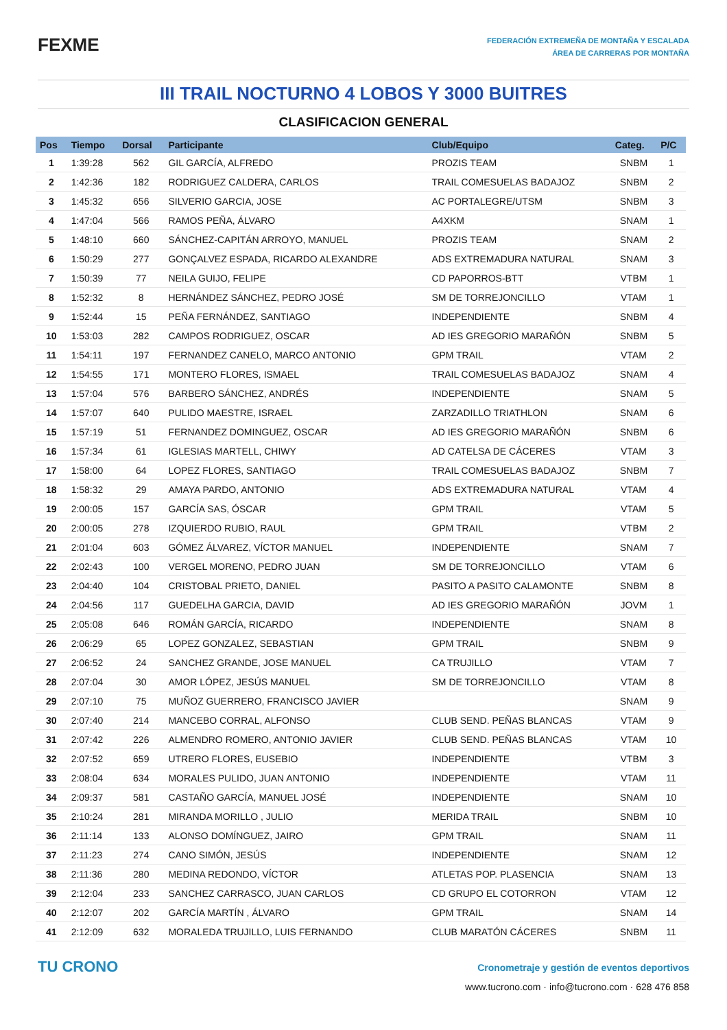FEXME
FEDERACIÓN EXTREMEÑA DE MONTAÑA Y ESCALADA
ÁREA DE CARRERAS POR MONTAÑA
III TRAIL NOCTURNO 4 LOBOS Y 3000 BUITRES
CLASIFICACION GENERAL
| Pos | Tiempo | Dorsal | Participante | Club/Equipo | Categ. | P/C |
| --- | --- | --- | --- | --- | --- | --- |
| 1 | 1:39:28 | 562 | GIL GARCÍA, ALFREDO | PROZIS TEAM | SNBM | 1 |
| 2 | 1:42:36 | 182 | RODRIGUEZ CALDERA, CARLOS | TRAIL COMESUELAS BADAJOZ | SNBM | 2 |
| 3 | 1:45:32 | 656 | SILVERIO GARCIA, JOSE | AC PORTALEGRE/UTSM | SNBM | 3 |
| 4 | 1:47:04 | 566 | RAMOS PEÑA, ÁLVARO | A4XKM | SNAM | 1 |
| 5 | 1:48:10 | 660 | SÁNCHEZ-CAPITÁN ARROYO, MANUEL | PROZIS TEAM | SNAM | 2 |
| 6 | 1:50:29 | 277 | GONÇALVEZ ESPADA, RICARDO ALEXANDRE | ADS EXTREMADURA NATURAL | SNAM | 3 |
| 7 | 1:50:39 | 77 | NEILA GUIJO, FELIPE | CD PAPORROS-BTT | VTBM | 1 |
| 8 | 1:52:32 | 8 | HERNÁNDEZ SÁNCHEZ, PEDRO JOSÉ | SM DE TORREJONCILLO | VTAM | 1 |
| 9 | 1:52:44 | 15 | PEÑA FERNÁNDEZ, SANTIAGO | INDEPENDIENTE | SNBM | 4 |
| 10 | 1:53:03 | 282 | CAMPOS RODRIGUEZ, OSCAR | AD IES GREGORIO MARAÑÓN | SNBM | 5 |
| 11 | 1:54:11 | 197 | FERNANDEZ CANELO, MARCO ANTONIO | GPM TRAIL | VTAM | 2 |
| 12 | 1:54:55 | 171 | MONTERO FLORES, ISMAEL | TRAIL COMESUELAS BADAJOZ | SNAM | 4 |
| 13 | 1:57:04 | 576 | BARBERO SÁNCHEZ, ANDRÉS | INDEPENDIENTE | SNAM | 5 |
| 14 | 1:57:07 | 640 | PULIDO MAESTRE, ISRAEL | ZARZADILLO TRIATHLON | SNAM | 6 |
| 15 | 1:57:19 | 51 | FERNANDEZ DOMINGUEZ, OSCAR | AD IES GREGORIO MARAÑÓN | SNBM | 6 |
| 16 | 1:57:34 | 61 | IGLESIAS MARTELL, CHIWY | AD CATELSA DE CÁCERES | VTAM | 3 |
| 17 | 1:58:00 | 64 | LOPEZ FLORES, SANTIAGO | TRAIL COMESUELAS BADAJOZ | SNBM | 7 |
| 18 | 1:58:32 | 29 | AMAYA PARDO, ANTONIO | ADS EXTREMADURA NATURAL | VTAM | 4 |
| 19 | 2:00:05 | 157 | GARCÍA SAS, ÓSCAR | GPM TRAIL | VTAM | 5 |
| 20 | 2:00:05 | 278 | IZQUIERDO RUBIO, RAUL | GPM TRAIL | VTBM | 2 |
| 21 | 2:01:04 | 603 | GÓMEZ ÁLVAREZ, VÍCTOR MANUEL | INDEPENDIENTE | SNAM | 7 |
| 22 | 2:02:43 | 100 | VERGEL MORENO, PEDRO JUAN | SM DE TORREJONCILLO | VTAM | 6 |
| 23 | 2:04:40 | 104 | CRISTOBAL PRIETO, DANIEL | PASITO A PASITO CALAMONTE | SNBM | 8 |
| 24 | 2:04:56 | 117 | GUEDELHA GARCIA, DAVID | AD IES GREGORIO MARAÑÓN | JOVM | 1 |
| 25 | 2:05:08 | 646 | ROMÁN GARCÍA, RICARDO | INDEPENDIENTE | SNAM | 8 |
| 26 | 2:06:29 | 65 | LOPEZ GONZALEZ, SEBASTIAN | GPM TRAIL | SNBM | 9 |
| 27 | 2:06:52 | 24 | SANCHEZ GRANDE, JOSE MANUEL | CA TRUJILLO | VTAM | 7 |
| 28 | 2:07:04 | 30 | AMOR LÓPEZ, JESÚS MANUEL | SM DE TORREJONCILLO | VTAM | 8 |
| 29 | 2:07:10 | 75 | MUÑOZ GUERRERO, FRANCISCO JAVIER | | SNAM | 9 |
| 30 | 2:07:40 | 214 | MANCEBO CORRAL, ALFONSO | CLUB SEND. PEÑAS BLANCAS | VTAM | 9 |
| 31 | 2:07:42 | 226 | ALMENDRO ROMERO, ANTONIO JAVIER | CLUB SEND. PEÑAS BLANCAS | VTAM | 10 |
| 32 | 2:07:52 | 659 | UTRERO FLORES, EUSEBIO | INDEPENDIENTE | VTBM | 3 |
| 33 | 2:08:04 | 634 | MORALES PULIDO, JUAN ANTONIO | INDEPENDIENTE | VTAM | 11 |
| 34 | 2:09:37 | 581 | CASTAÑO GARCÍA, MANUEL JOSÉ | INDEPENDIENTE | SNAM | 10 |
| 35 | 2:10:24 | 281 | MIRANDA MORILLO , JULIO | MERIDA TRAIL | SNBM | 10 |
| 36 | 2:11:14 | 133 | ALONSO DOMÍNGUEZ, JAIRO | GPM TRAIL | SNAM | 11 |
| 37 | 2:11:23 | 274 | CANO SIMÓN, JESÚS | INDEPENDIENTE | SNAM | 12 |
| 38 | 2:11:36 | 280 | MEDINA REDONDO, VÍCTOR | ATLETAS POP. PLASENCIA | SNAM | 13 |
| 39 | 2:12:04 | 233 | SANCHEZ CARRASCO, JUAN CARLOS | CD GRUPO EL COTORRON | VTAM | 12 |
| 40 | 2:12:07 | 202 | GARCÍA MARTÍN , ÁLVARO | GPM TRAIL | SNAM | 14 |
| 41 | 2:12:09 | 632 | MORALEDA TRUJILLO, LUIS FERNANDO | CLUB MARATÓN CÁCERES | SNBM | 11 |
TU CRONO
Cronometraje y gestión de eventos deportivos
www.tucrono.com · info@tucrono.com · 628 476 858